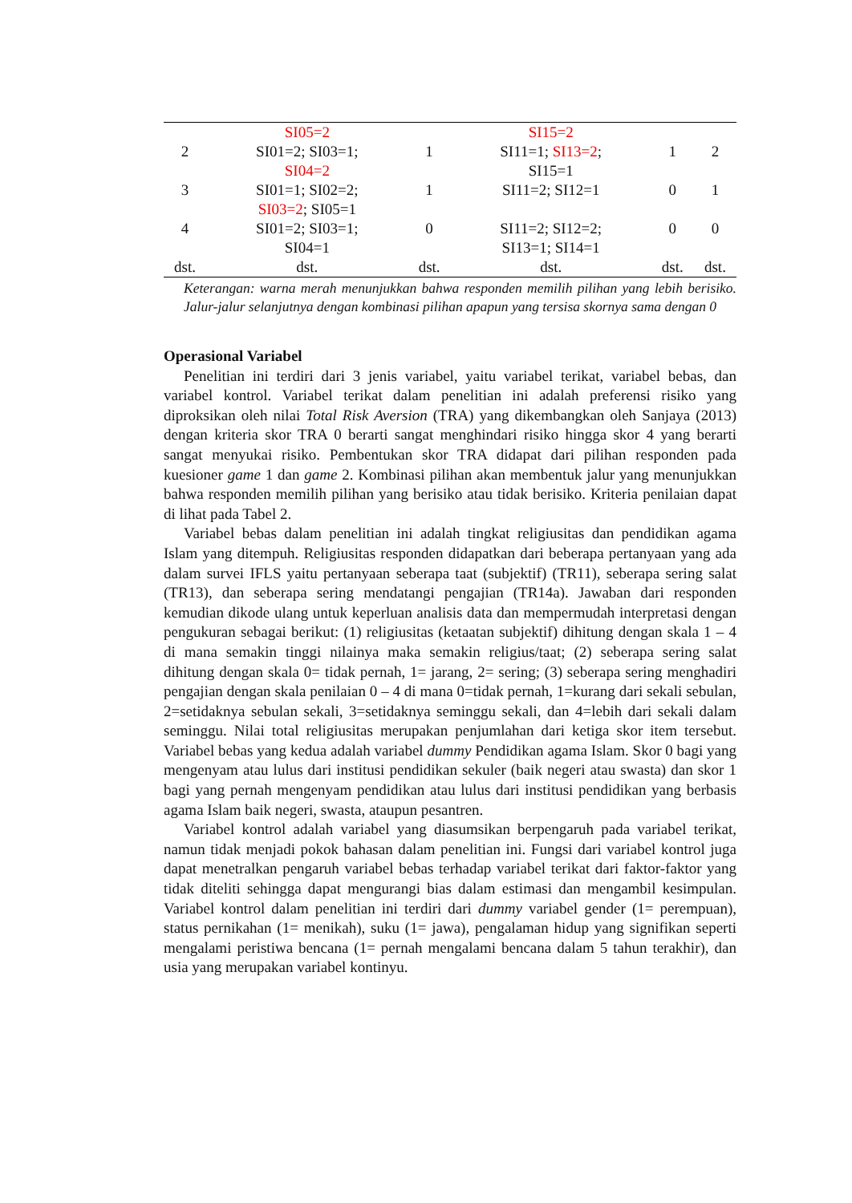| | SI05=2 | | SI15=2 | | |
| 2 | SI01=2; SI03=1; SI04=2 | 1 | SI11=1; SI13=2 ; SI15=1 | 1 | 2 |
| 3 | SI01=1; SI02=2; SI03=2 ; SI05=1 | 1 | SI11=2; SI12=1 | 0 | 1 |
| 4 | SI01=2; SI03=1; SI04=1 | 0 | SI11=2; SI12=2; SI13=1; SI14=1 | 0 | 0 |
| dst. | dst. | dst. | dst. | dst. | dst. |
Keterangan: warna merah menunjukkan bahwa responden memilih pilihan yang lebih berisiko. Jalur-jalur selanjutnya dengan kombinasi pilihan apapun yang tersisa skornya sama dengan 0
Operasional Variabel
Penelitian ini terdiri dari 3 jenis variabel, yaitu variabel terikat, variabel bebas, dan variabel kontrol. Variabel terikat dalam penelitian ini adalah preferensi risiko yang diproksikan oleh nilai Total Risk Aversion (TRA) yang dikembangkan oleh Sanjaya (2013) dengan kriteria skor TRA 0 berarti sangat menghindari risiko hingga skor 4 yang berarti sangat menyukai risiko. Pembentukan skor TRA didapat dari pilihan responden pada kuesioner game 1 dan game 2. Kombinasi pilihan akan membentuk jalur yang menunjukkan bahwa responden memilih pilihan yang berisiko atau tidak berisiko. Kriteria penilaian dapat di lihat pada Tabel 2.
Variabel bebas dalam penelitian ini adalah tingkat religiusitas dan pendidikan agama Islam yang ditempuh. Religiusitas responden didapatkan dari beberapa pertanyaan yang ada dalam survei IFLS yaitu pertanyaan seberapa taat (subjektif) (TR11), seberapa sering salat (TR13), dan seberapa sering mendatangi pengajian (TR14a). Jawaban dari responden kemudian dikode ulang untuk keperluan analisis data dan mempermudah interpretasi dengan pengukuran sebagai berikut: (1) religiusitas (ketaatan subjektif) dihitung dengan skala 1 – 4 di mana semakin tinggi nilainya maka semakin religius/taat; (2) seberapa sering salat dihitung dengan skala 0= tidak pernah, 1= jarang, 2= sering; (3) seberapa sering menghadiri pengajian dengan skala penilaian 0 – 4 di mana 0=tidak pernah, 1=kurang dari sekali sebulan, 2=setidaknya sebulan sekali, 3=setidaknya seminggu sekali, dan 4=lebih dari sekali dalam seminggu. Nilai total religiusitas merupakan penjumlahan dari ketiga skor item tersebut. Variabel bebas yang kedua adalah variabel dummy Pendidikan agama Islam. Skor 0 bagi yang mengenyam atau lulus dari institusi pendidikan sekuler (baik negeri atau swasta) dan skor 1 bagi yang pernah mengenyam pendidikan atau lulus dari institusi pendidikan yang berbasis agama Islam baik negeri, swasta, ataupun pesantren.
Variabel kontrol adalah variabel yang diasumsikan berpengaruh pada variabel terikat, namun tidak menjadi pokok bahasan dalam penelitian ini. Fungsi dari variabel kontrol juga dapat menetralkan pengaruh variabel bebas terhadap variabel terikat dari faktor-faktor yang tidak diteliti sehingga dapat mengurangi bias dalam estimasi dan mengambil kesimpulan. Variabel kontrol dalam penelitian ini terdiri dari dummy variabel gender (1= perempuan), status pernikahan (1= menikah), suku (1= jawa), pengalaman hidup yang signifikan seperti mengalami peristiwa bencana (1= pernah mengalami bencana dalam 5 tahun terakhir), dan usia yang merupakan variabel kontinyu.